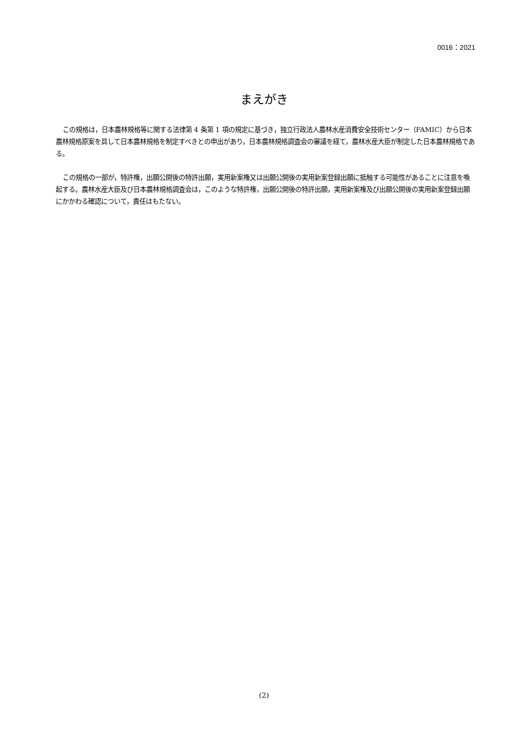0016：2021
まえがき
この規格は，日本農林規格等に関する法律第 4 条第 1 項の規定に基づき，独立行政法人農林水産消費安全技術センター（FAMIC）から日本農林規格原案を具して日本農林規格を制定すべきとの申出があり，日本農林規格調査会の審議を経て，農林水産大臣が制定した日本農林規格である。
この規格の一部が，特許権，出願公開後の特許出願，実用新案権又は出願公開後の実用新案登録出願に抵触する可能性があることに注意を喚起する。農林水産大臣及び日本農林規格調査会は，このような特許権，出願公開後の特許出願，実用新案権及び出願公開後の実用新案登録出願にかかわる確認について，責任はもたない。
(2)